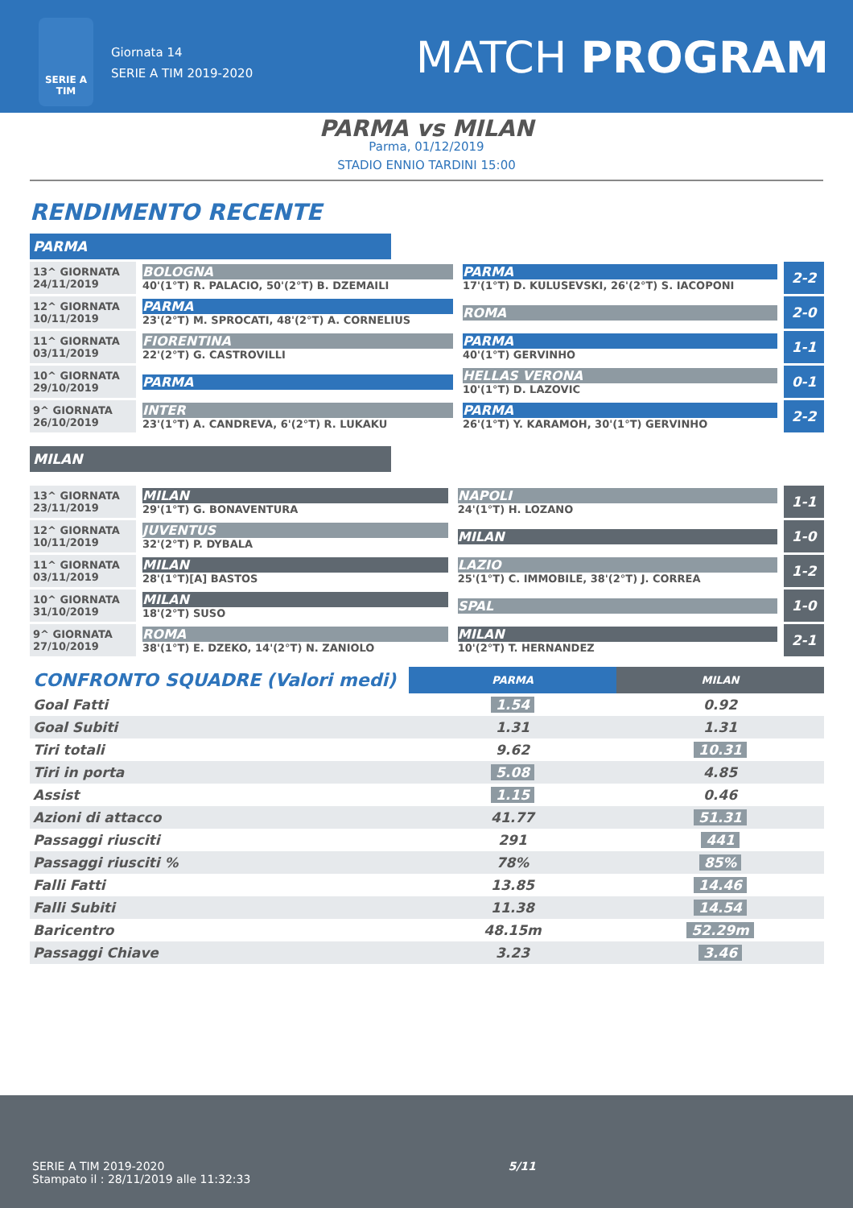SERIE A TIM
Giornata 14
SERIE A TIM 2019-2020
MATCH PROGRAM
PARMA vs MILAN
Parma, 01/12/2019
STADIO ENNIO TARDINI 15:00
RENDIMENTO RECENTE
PARMA
| 13^ GIORNATA 24/11/2019 | BOLOGNA 40'(1°T) R. PALACIO, 50'(2°T) B. DZEMAILI | PARMA 17'(1°T) D. KULUSEVSKI, 26'(2°T) S. IACOPONI | 2-2 |
| 12^ GIORNATA 10/11/2019 | PARMA 23'(2°T) M. SPROCATI, 48'(2°T) A. CORNELIUS | ROMA | 2-0 |
| 11^ GIORNATA 03/11/2019 | FIORENTINA 22'(2°T) G. CASTROVILLI | PARMA 40'(1°T) GERVINHO | 1-1 |
| 10^ GIORNATA 29/10/2019 | PARMA | HELLAS VERONA 10'(1°T) D. LAZOVIC | 0-1 |
| 9^ GIORNATA 26/10/2019 | INTER 23'(1°T) A. CANDREVA, 6'(2°T) R. LUKAKU | PARMA 26'(1°T) Y. KARAMOH, 30'(1°T) GERVINHO | 2-2 |
MILAN
| 13^ GIORNATA 23/11/2019 | MILAN 29'(1°T) G. BONAVENTURA | NAPOLI 24'(1°T) H. LOZANO | 1-1 |
| 12^ GIORNATA 10/11/2019 | JUVENTUS 32'(2°T) P. DYBALA | MILAN | 1-0 |
| 11^ GIORNATA 03/11/2019 | MILAN 28'(1°T)[A] BASTOS | LAZIO 25'(1°T) C. IMMOBILE, 38'(2°T) J. CORREA | 1-2 |
| 10^ GIORNATA 31/10/2019 | MILAN 18'(2°T) SUSO | SPAL | 1-0 |
| 9^ GIORNATA 27/10/2019 | ROMA 38'(1°T) E. DZEKO, 14'(2°T) N. ZANIOLO | MILAN 10'(2°T) T. HERNANDEZ | 2-1 |
| CONFRONTO SQUADRE (Valori medi) | PARMA | MILAN |
| Goal Fatti | 1.54 | 0.92 |
| Goal Subiti | 1.31 | 1.31 |
| Tiri totali | 9.62 | 10.31 |
| Tiri in porta | 5.08 | 4.85 |
| Assist | 1.15 | 0.46 |
| Azioni di attacco | 41.77 | 51.31 |
| Passaggi riusciti | 291 | 441 |
| Passaggi riusciti % | 78% | 85% |
| Falli Fatti | 13.85 | 14.46 |
| Falli Subiti | 11.38 | 14.54 |
| Baricentro | 48.15m | 52.29m |
| Passaggi Chiave | 3.23 | 3.46 |
SERIE A TIM 2019-2020
Stampato il : 28/11/2019 alle 11:32:33
5/11